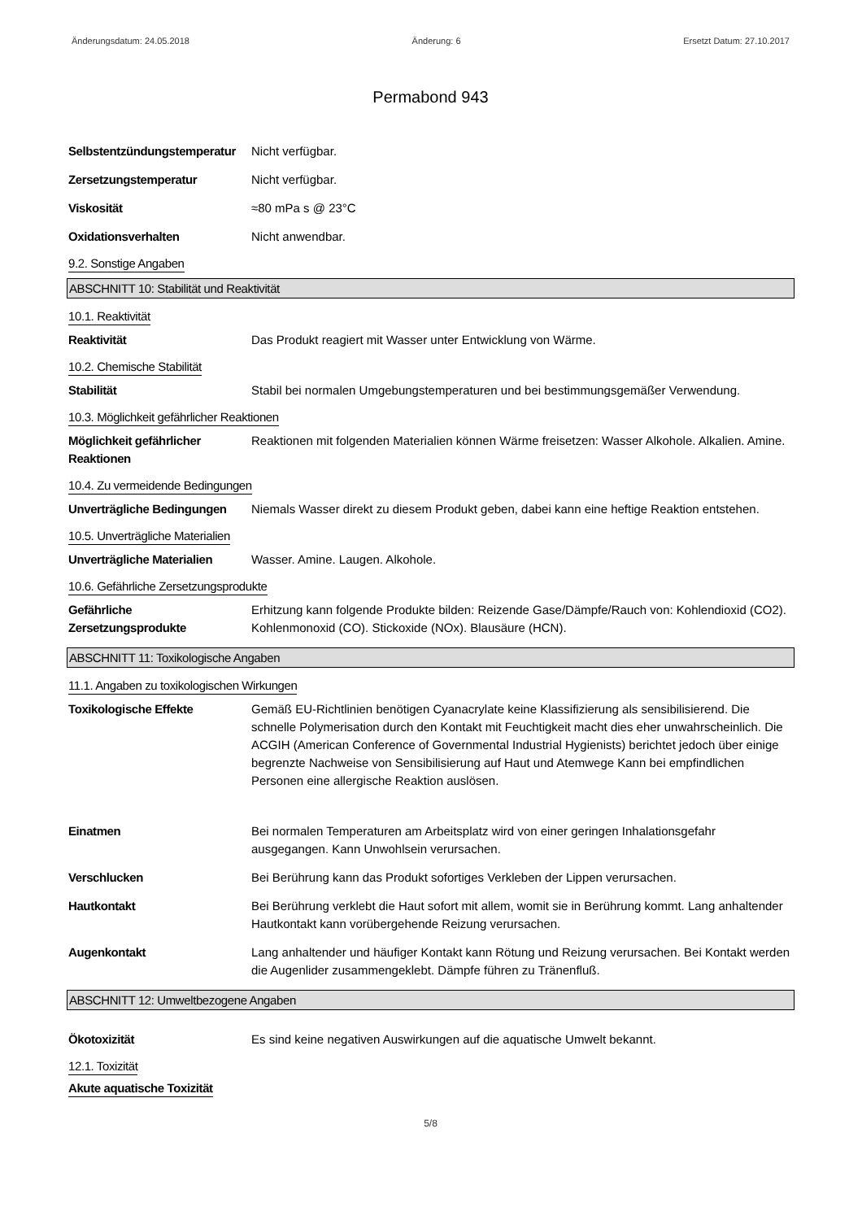Änderungsdatum: 24.05.2018 Änderung: 6 Ersetzt Datum: 27.10.2017
Permabond 943
Selbstentzündungstemperatur
Nicht verfügbar.
Zersetzungstemperatur Nicht verfügbar.
Viskosität ≈80 mPa s @ 23°C
Oxidationsverhalten Nicht anwendbar.
9.2. Sonstige Angaben
ABSCHNITT 10: Stabilität und Reaktivität
10.1. Reaktivität
Reaktivität Das Produkt reagiert mit Wasser unter Entwicklung von Wärme.
10.2. Chemische Stabilität
Stabilität Stabil bei normalen Umgebungstemperaturen und bei bestimmungsgemäßer Verwendung.
10.3. Möglichkeit gefährlicher Reaktionen
Möglichkeit gefährlicher Reaktionen
Reaktionen mit folgenden Materialien können Wärme freisetzen: Wasser Alkohole. Alkalien. Amine.
10.4. Zu vermeidende Bedingungen
Unverträgliche Bedingungen
Niemals Wasser direkt zu diesem Produkt geben, dabei kann eine heftige Reaktion entstehen.
10.5. Unverträgliche Materialien
Unverträgliche Materialien
Wasser. Amine. Laugen. Alkohole.
10.6. Gefährliche Zersetzungsprodukte
Gefährliche Zersetzungsprodukte
Erhitzung kann folgende Produkte bilden: Reizende Gase/Dämpfe/Rauch von: Kohlendioxid (CO2). Kohlenmonoxid (CO). Stickoxide (NOx). Blausäure (HCN).
ABSCHNITT 11: Toxikologische Angaben
11.1. Angaben zu toxikologischen Wirkungen
Toxikologische Effekte Gemäß EU-Richtlinien benötigen Cyanacrylate keine Klassifizierung als sensibilisierend. Die schnelle Polymerisation durch den Kontakt mit Feuchtigkeit macht dies eher unwahrscheinlich. Die ACGIH (American Conference of Governmental Industrial Hygienists) berichtet jedoch über einige begrenzte Nachweise von Sensibilisierung auf Haut und Atemwege Kann bei empfindlichen Personen eine allergische Reaktion auslösen.
Einatmen Bei normalen Temperaturen am Arbeitsplatz wird von einer geringen Inhalationsgefahr ausgegangen. Kann Unwohlsein verursachen.
Verschlucken Bei Berührung kann das Produkt sofortiges Verkleben der Lippen verursachen.
Hautkontakt Bei Berührung verklebt die Haut sofort mit allem, womit sie in Berührung kommt. Lang anhaltender Hautkontakt kann vorübergehende Reizung verursachen.
Augenkontakt Lang anhaltender und häufiger Kontakt kann Rötung und Reizung verursachen. Bei Kontakt werden die Augenlider zusammengeklebt. Dämpfe führen zu Tränenfluß.
ABSCHNITT 12: Umweltbezogene Angaben
Ökotoxizität Es sind keine negativen Auswirkungen auf die aquatische Umwelt bekannt.
12.1. Toxizität
Akute aquatische Toxizität
5/8